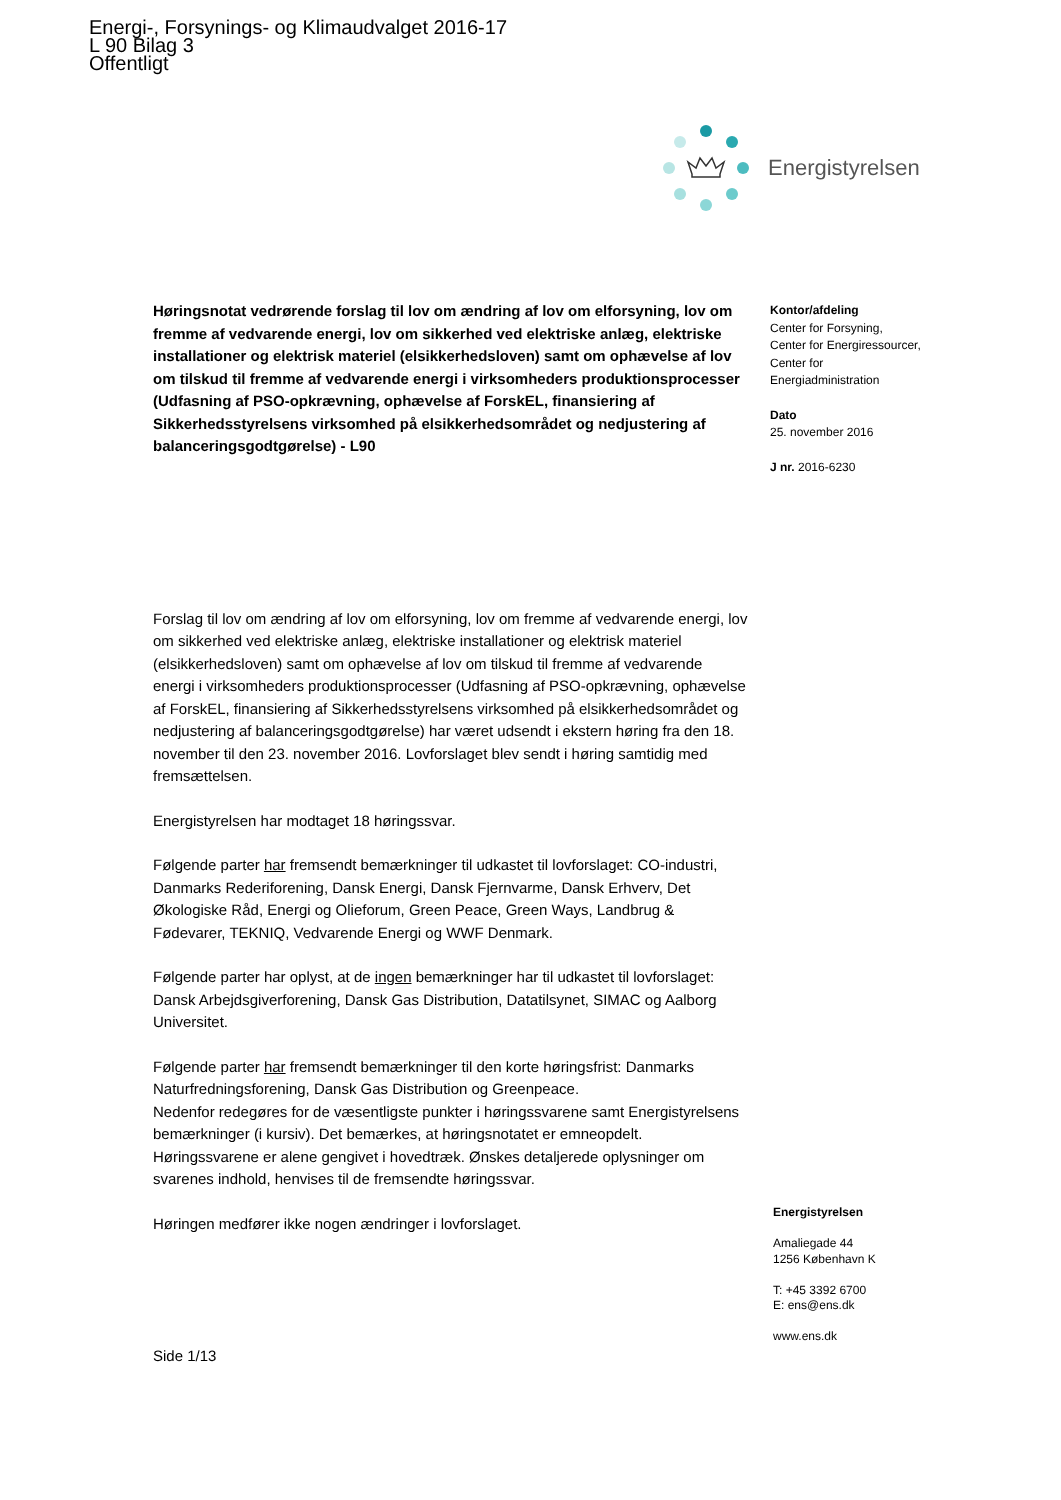Energi-, Forsynings- og Klimaudvalget 2016-17
L 90 Bilag 3
Offentligt
Energistyrelsen
Høringsnotat vedrørende forslag til lov om ændring af lov om elforsyning, lov om fremme af vedvarende energi, lov om sikkerhed ved elektriske anlæg, elektriske installationer og elektrisk materiel (elsikkerhedsloven) samt om ophævelse af lov om tilskud til fremme af vedvarende energi i virksomheders produktionsprocesser (Udfasning af PSO-opkrævning, ophævelse af ForskEL, finansiering af Sikkerhedsstyrelsens virksomhed på elsikkerhedsområdet og nedjustering af balanceringsgodtgørelse) - L90
Forslag til lov om ændring af lov om elforsyning, lov om fremme af vedvarende energi, lov om sikkerhed ved elektriske anlæg, elektriske installationer og elektrisk materiel (elsikkerhedsloven) samt om ophævelse af lov om tilskud til fremme af vedvarende energi i virksomheders produktionsprocesser (Udfasning af PSO-opkrævning, ophævelse af ForskEL, finansiering af Sikkerhedsstyrelsens virksomhed på elsikkerhedsområdet og nedjustering af balanceringsgodtgørelse) har været udsendt i ekstern høring fra den 18. november til den 23. november 2016. Lovforslaget blev sendt i høring samtidig med fremsættelsen.
Energistyrelsen har modtaget 18 høringssvar.
Følgende parter har fremsendt bemærkninger til udkastet til lovforslaget: CO-industri, Danmarks Rederiforening, Dansk Energi, Dansk Fjernvarme, Dansk Erhverv, Det Økologiske Råd, Energi og Olieforum, Green Peace, Green Ways, Landbrug & Fødevarer, TEKNIQ, Vedvarende Energi og WWF Denmark.
Følgende parter har oplyst, at de ingen bemærkninger har til udkastet til lovforslaget: Dansk Arbejdsgiverforening, Dansk Gas Distribution, Datatilsynet, SIMAC og Aalborg Universitet.
Følgende parter har fremsendt bemærkninger til den korte høringsfrist: Danmarks Naturfredningsforening, Dansk Gas Distribution og Greenpeace.
Nedenfor redegøres for de væsentligste punkter i høringssvarene samt Energistyrelsens bemærkninger (i kursiv). Det bemærkes, at høringsnotatet er emneopdelt. Høringssvarene er alene gengivet i hovedtræk. Ønskes detaljerede oplysninger om svarenes indhold, henvises til de fremsendte høringssvar.
Høringen medfører ikke nogen ændringer i lovforslaget.
Side 1/13
Kontor/afdeling
Center for Forsyning,
Center for Energiressourcer,
Center for
Energiadministration
Dato
25. november 2016
J nr. 2016-6230
Energistyrelsen
Amaliegade 44
1256 København K
T: +45 3392 6700
E: ens@ens.dk
www.ens.dk